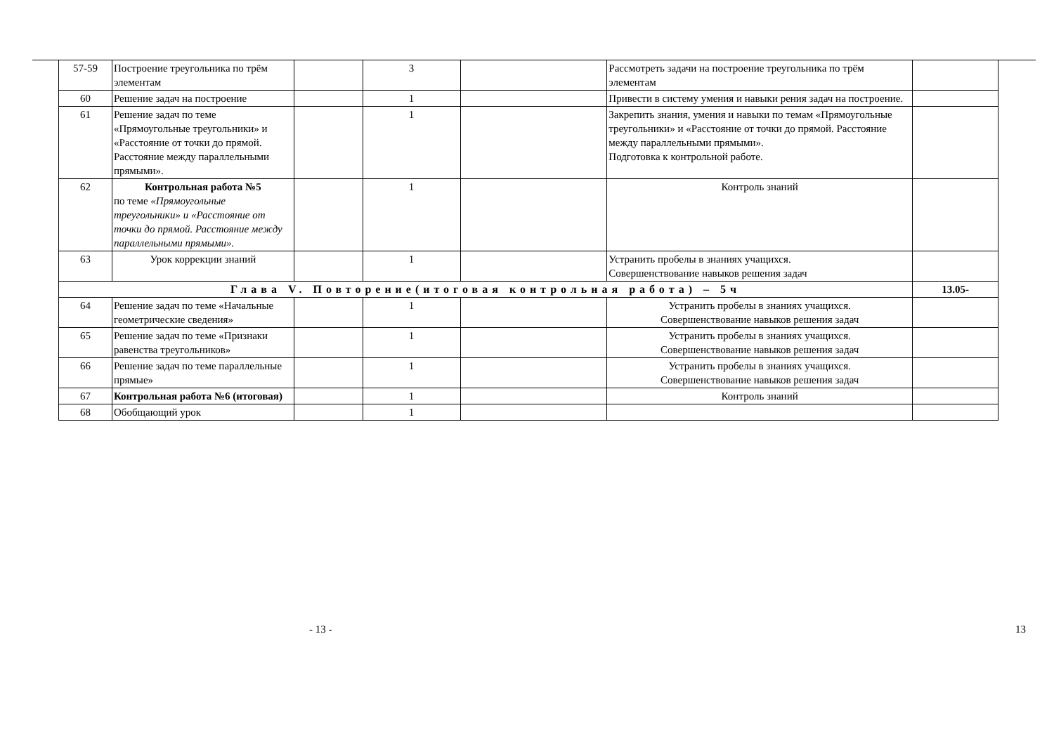| 57-59 | Построение треугольника по трём элементам | | 3 | | Рассмотреть задачи на построение треугольника по трём элементам | |
| 60 | Решение задач на построение | | 1 | | Привести в систему умения и навыки рения задач на построение. | |
| 61 | Решение задач по теме «Прямоугольные треугольники» и «Расстояние от точки до прямой. Расстояние между параллельными прямыми». | | 1 | | Закрепить знания, умения и навыки по темам «Прямоугольные треугольники» и «Расстояние от точки до прямой. Расстояние между параллельными прямыми». Подготовка к контрольной работе. | |
| 62 | Контрольная работа №5 по теме «Прямоугольные треугольники» и «Расстояние от точки до прямой. Расстояние между параллельными прямыми». | | 1 | | Контроль знаний | |
| 63 | Урок коррекции знаний | | 1 | | Устранить пробелы в знаниях учащихся. Совершенствование навыков решения задач | |
| Глава V. Повторение(итоговая контрольная работа) – 5ч | | | | | | 13.05- |
| 64 | Решение задач по теме «Начальные геометрические сведения» | | 1 | | Устранить пробелы в знаниях учащихся. Совершенствование навыков решения задач | |
| 65 | Решение задач по теме «Признаки равенства треугольников» | | 1 | | Устранить пробелы в знаниях учащихся. Совершенствование навыков решения задач | |
| 66 | Решение задач по теме параллельные прямые» | | 1 | | Устранить пробелы в знаниях учащихся. Совершенствование навыков решения задач | |
| 67 | Контрольная работа №6 (итоговая) | | 1 | | Контроль знаний | |
| 68 | Обобщающий урок | | 1 | | | |
- 13 - 13